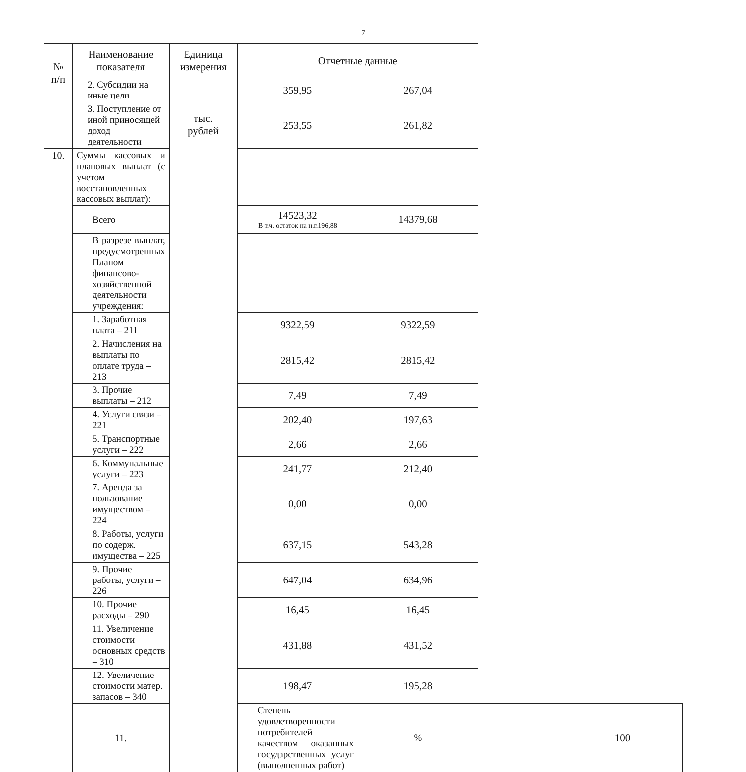7
| № п/п | Наименование показателя | Единица измерения | Отчетные данные | | | |
| --- | --- | --- | --- | --- | --- | --- |
| | 2. Субсидии на иные цели | | 359,95 | 267,04 | | |
| | 3. Поступление от иной приносящей доход деятельности | тыс. рублей | 253,55 | 261,82 | | |
| 10. | Суммы кассовых и плановых выплат (с учетом восстановленных кассовых выплат): | | | | | |
| | Всего | | 14523,32 В т.ч. остаток на н.г.196,88 | 14379,68 | | |
| | В разрезе выплат, предусмотренных Планом финансово-хозяйственной деятельности учреждения: | | | | | |
| | 1. Заработная плата – 211 | | 9322,59 | 9322,59 | | |
| | 2. Начисления на выплаты по оплате труда – 213 | | 2815,42 | 2815,42 | | |
| | 3. Прочие выплаты – 212 | | 7,49 | 7,49 | | |
| | 4. Услуги связи – 221 | | 202,40 | 197,63 | | |
| | 5. Транспортные услуги – 222 | | 2,66 | 2,66 | | |
| | 6. Коммунальные услуги – 223 | | 241,77 | 212,40 | | |
| | 7. Аренда за пользование имуществом – 224 | | 0,00 | 0,00 | | |
| | 8. Работы, услуги по содерж. имущества – 225 | | 637,15 | 543,28 | | |
| | 9. Прочие работы, услуги – 226 | | 647,04 | 634,96 | | |
| | 10. Прочие расходы – 290 | | 16,45 | 16,45 | | |
| | 11. Увеличение стоимости основных средств – 310 | | 431,88 | 431,52 | | |
| | 12. Увеличение стоимости матер. запасов – 340 | | 198,47 | 195,28 | | |
| | 11. | | Степень удовлетворенности потребителей качеством оказанных государственных услуг (выполненных работ) | % | | 100 |